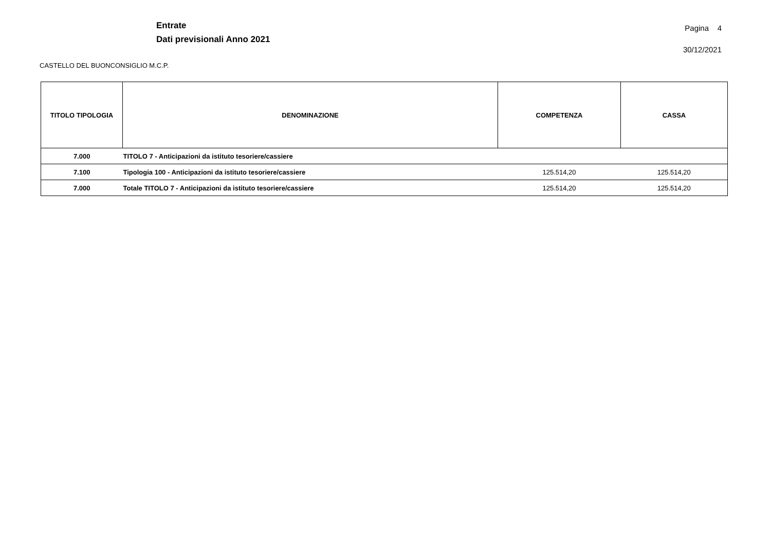Entrate
Dati previsionali Anno 2021
Pagina 4
30/12/2021
CASTELLO DEL BUONCONSIGLIO M.C.P.
| TITOLO TIPOLOGIA | DENOMINAZIONE | COMPETENZA | CASSA |
| --- | --- | --- | --- |
| 7.000 | TITOLO 7 - Anticipazioni da istituto tesoriere/cassiere | | |
| 7.100 | Tipologia 100 - Anticipazioni da istituto tesoriere/cassiere | 125.514,20 | 125.514,20 |
| 7.000 | Totale TITOLO 7 - Anticipazioni da istituto tesoriere/cassiere | 125.514,20 | 125.514,20 |